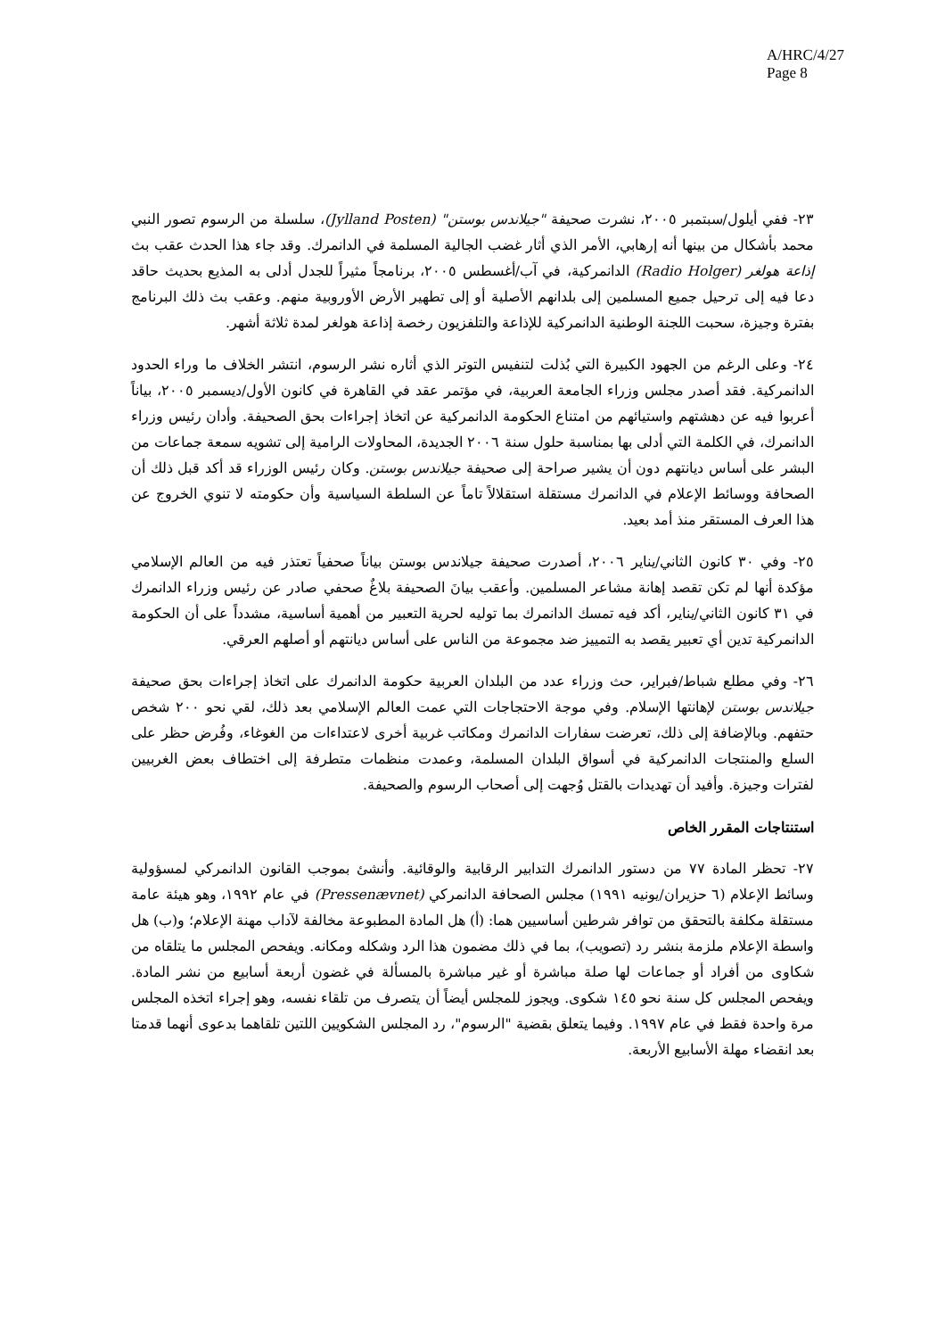A/HRC/4/27
Page 8
٢٣- ففي أيلول/سبتمبر ٢٠٠٥، نشرت صحيفة "جيلاندس بوستن" (Jylland Posten)، سلسلة من الرسوم تصور النبي محمد بأشكال من بينها أنه إرهابي، الأمر الذي أثار غضب الجالية المسلمة في الدانمرك. وقد جاء هذا الحدث عقب بث إذاعة هولغر (Radio Holger) الدانمركية، في آب/أغسطس ٢٠٠٥، برنامجاً مثيراً للجدل أدلى به المذيع بحديث حاقد دعا فيه إلى ترحيل جميع المسلمين إلى بلدانهم الأصلية أو إلى تطهير الأرض الأوروبية منهم. وعقب بث ذلك البرنامج بفترة وجيزة، سحبت اللجنة الوطنية الدانمركية للإذاعة والتلفزيون رخصة إذاعة هولغر لمدة ثلاثة أشهر.
٢٤- وعلى الرغم من الجهود الكبيرة التي بُذلت لتنفيس التوتر الذي أثاره نشر الرسوم، انتشر الخلاف ما وراء الحدود الدانمركية. فقد أصدر مجلس وزراء الجامعة العربية، في مؤتمر عقد في القاهرة في كانون الأول/ديسمبر ٢٠٠٥، بياناً أعربوا فيه عن دهشتهم واستيائهم من امتناع الحكومة الدانمركية عن اتخاذ إجراءات بحق الصحيفة. وأدان رئيس وزراء الدانمرك، في الكلمة التي أدلى بها بمناسبة حلول سنة ٢٠٠٦ الجديدة، المحاولات الرامية إلى تشويه سمعة جماعات من البشر على أساس ديانتهم دون أن يشير صراحة إلى صحيفة جيلاندس بوستن. وكان رئيس الوزراء قد أكد قبل ذلك أن الصحافة ووسائط الإعلام في الدانمرك مستقلة استقلالاً تاماً عن السلطة السياسية وأن حكومته لا تنوي الخروج عن هذا العرف المستقر منذ أمد بعيد.
٢٥- وفي ٣٠ كانون الثاني/يناير ٢٠٠٦، أصدرت صحيفة جيلاندس بوستن بياناً صحفياً تعتذر فيه من العالم الإسلامي مؤكدة أنها لم تكن تقصد إهانة مشاعر المسلمين. وأعقب بيانَ الصحيفة بلاغٌ صحفي صادر عن رئيس وزراء الدانمرك في ٣١ كانون الثاني/يناير، أكد فيه تمسك الدانمرك بما توليه لحرية التعبير من أهمية أساسية، مشدداً على أن الحكومة الدانمركية تدين أي تعبير يقصد به التمييز ضد مجموعة من الناس على أساس ديانتهم أو أصلهم العرقي.
٢٦- وفي مطلع شباط/فبراير، حث وزراء عدد من البلدان العربية حكومة الدانمرك على اتخاذ إجراءات بحق صحيفة جيلاندس بوستن لإهانتها الإسلام. وفي موجة الاحتجاجات التي عمت العالم الإسلامي بعد ذلك، لقي نحو ٢٠٠ شخص حتفهم. وبالإضافة إلى ذلك، تعرضت سفارات الدانمرك ومكاتب غربية أخرى لاعتداءات من الغوغاء، وفُرض حظر على السلع والمنتجات الدانمركية في أسواق البلدان المسلمة، وعمدت منظمات متطرفة إلى اختطاف بعض الغربيين لفترات وجيزة. وأفيد أن تهديدات بالقتل وُجهت إلى أصحاب الرسوم والصحيفة.
استنتاجات المقرر الخاص
٢٧- تحظر المادة ٧٧ من دستور الدانمرك التدابير الرقابية والوقائية. وأنشئ بموجب القانون الدانمركي لمسؤولية وسائط الإعلام (٦ حزيران/يونيه ١٩٩١) مجلس الصحافة الدانمركي (Pressenævnet) في عام ١٩٩٢، وهو هيئة عامة مستقلة مكلفة بالتحقق من توافر شرطين أساسيين هما: (أ) هل المادة المطبوعة مخالفة لآداب مهنة الإعلام؛ و(ب) هل واسطة الإعلام ملزمة بنشر رد (تصويب)، بما في ذلك مضمون هذا الرد وشكله ومكانه. ويفحص المجلس ما يتلقاه من شكاوى من أفراد أو جماعات لها صلة مباشرة أو غير مباشرة بالمسألة في غضون أربعة أسابيع من نشر المادة. ويفحص المجلس كل سنة نحو ١٤٥ شكوى. ويجوز للمجلس أيضاً أن يتصرف من تلقاء نفسه، وهو إجراء اتخذه المجلس مرة واحدة فقط في عام ١٩٩٧. وفيما يتعلق بقضية "الرسوم"، رد المجلس الشكويين اللتين تلقاهما بدعوى أنهما قدمتا بعد انقضاء مهلة الأسابيع الأربعة.